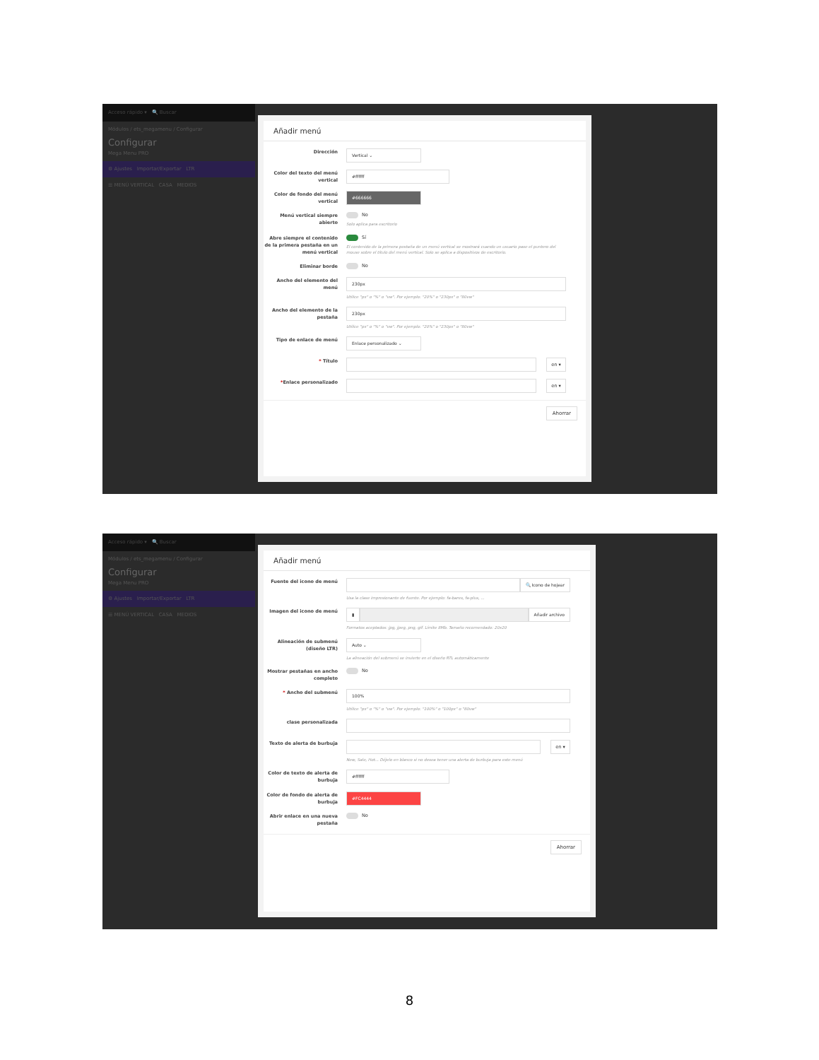Acceso rápido ▾ 🔍 Buscar
Módulos / ets_megamenu / Configurar
Configurar
Mega Menu PRO
⚙ Ajustes Importar/Exportar LTR
☰ MENÚ VERTICAL CASA MEDIOS
Añadir menú
Dirección
Vertical ⌄
Color del texto del menú vertical
#ffffff
Color de fondo del menú vertical
#666666
Menú vertical siempre abierto
No
Solo aplica para escritorio
Abre siempre el contenido de la primera pestaña en un menú vertical
Sí
El contenido de la primera pestaña de un menú vertical se mostrará cuando un usuario pase el puntero del mouse sobre el título del menú vertical. Solo se aplica a dispositivos de escritorio.
Eliminar borde
No
Ancho del elemento del menú
230px
Utilice "px" o "%" o "vw". Por ejemplo: "20%" o "230px" o "80vw"
Ancho del elemento de la pestaña
230px
Utilice "px" o "%" o "vw". Por ejemplo: "20%" o "230px" o "80vw"
Tipo de enlace de menú
Enlace personalizado ⌄
* Título
en ▾
*Enlace personalizado
en ▾
Ahorrar
Acceso rápido ▾ 🔍 Buscar
Módulos / ets_megamenu / Configurar
Configurar
Mega Menu PRO
⚙ Ajustes Importar/Exportar LTR
☰ MENÚ VERTICAL CASA MEDIOS
Añadir menú
Fuente del icono de menú
🔍 Icono de hojear
Usa la clase impresionante de fuente. Por ejemplo: fa-bares, fa-plus, ...
Imagen del icono de menú
▮ Añadir archivo
Formatos aceptados: jpg, jpeg, png, gif. Límite 8Mb. Tamaño recomendado: 20x20
Alineación de submenú (diseño LTR)
Auto ⌄
La alineación del submenú se invierte en el diseño RTL automáticamente
Mostrar pestañas en ancho completo
No
* Ancho del submenú
100%
Utilice "px" o "%" o "vw". Por ejemplo: "100%" o "100px" o "80vw"
clase personalizada
Texto de alerta de burbuja
en ▾
New, Sale, Hot... Déjelo en blanco si no desea tener una alerta de burbuja para este menú
Color de texto de alerta de burbuja
#ffffff
Color de fondo de alerta de burbuja
#FC4444
Abrir enlace en una nueva pestaña
No
Ahorrar
8